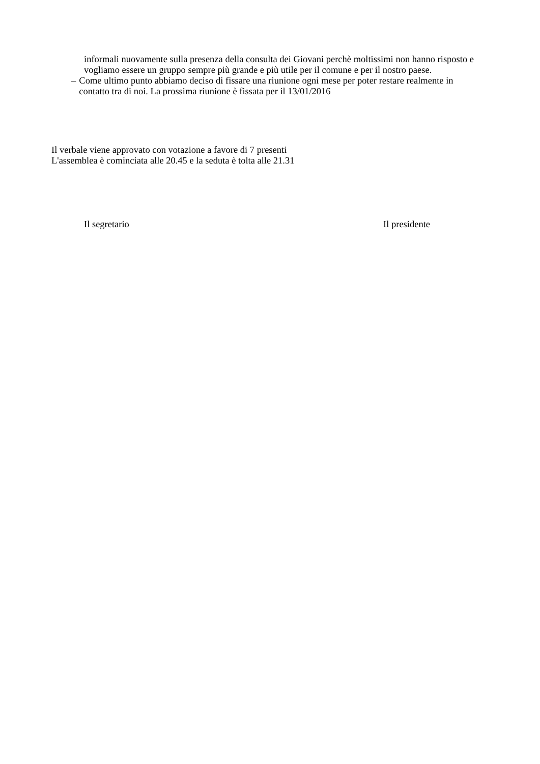informali nuovamente sulla presenza della consulta dei Giovani perchè moltissimi non hanno risposto e vogliamo essere un gruppo sempre più grande e più utile per il comune e per il nostro paese.
– Come ultimo punto abbiamo deciso di fissare una riunione ogni mese per poter restare realmente in contatto tra di noi. La prossima riunione è fissata per il 13/01/2016
Il verbale viene approvato con votazione a favore di 7 presenti
L'assemblea è cominciata alle 20.45 e la seduta è tolta alle 21.31
Il segretario Il presidente